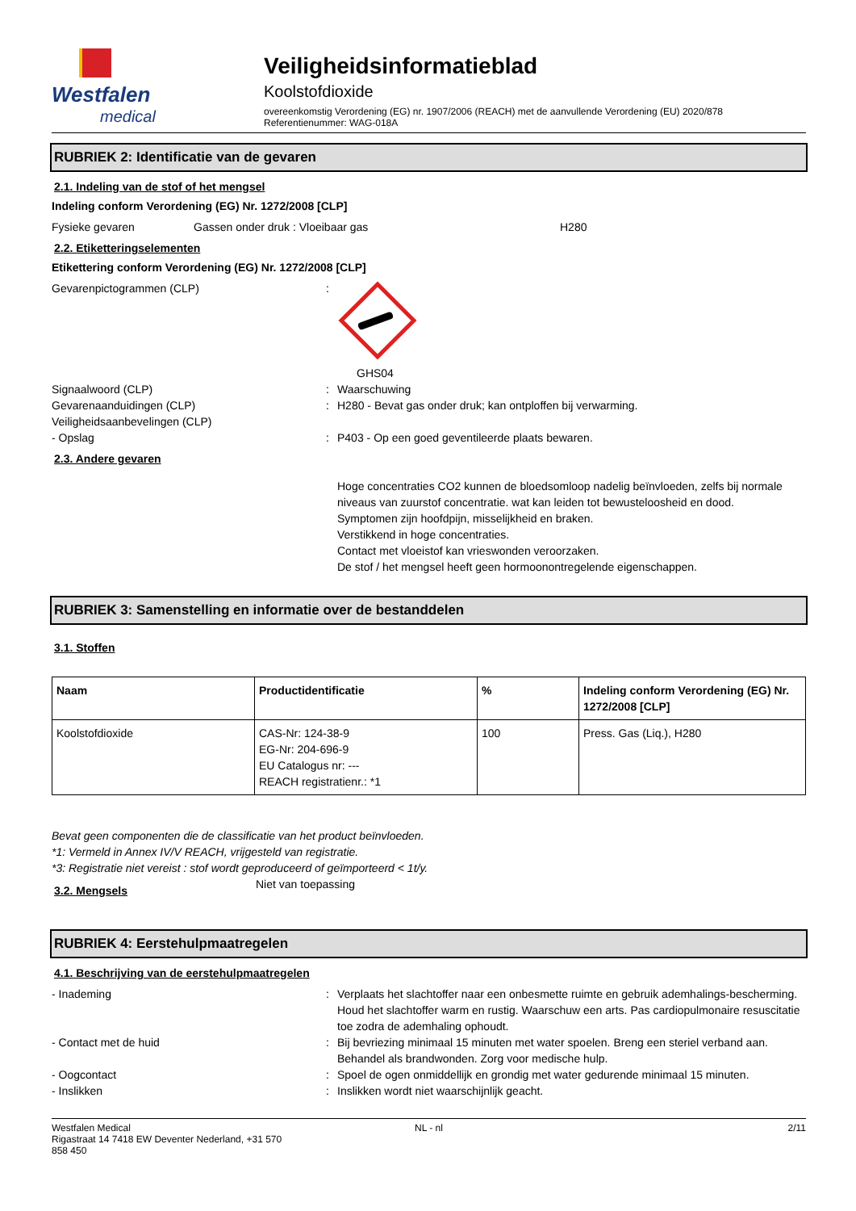Westfalen
medical
Veiligheidsinformatieblad
Koolstofdioxide
overeenkomstig Verordening (EG) nr. 1907/2006 (REACH) met de aanvullende Verordening (EU) 2020/878
Referentienummer: WAG-018A
RUBRIEK 2: Identificatie van de gevaren
2.1. Indeling van de stof of het mengsel
Indeling conform Verordening (EG) Nr. 1272/2008 [CLP]
Fysieke gevaren Gassen onder druk : Vloeibaar gas H280
2.2. Etiketteringselementen
Etikettering conform Verordening (EG) Nr. 1272/2008 [CLP]
Gevarenpictogrammen (CLP):
GHS04
Signaalwoord (CLP): Waarschuwing
Gevarenaanduidingen (CLP): H280 - Bevat gas onder druk; kan ontploffen bij verwarming.
Veiligheidsaanbevelingen (CLP)
- Opslag: P403 - Op een goed geventileerde plaats bewaren.
2.3. Andere gevaren
Hoge concentraties CO2 kunnen de bloedsomloop nadelig beïnvloeden, zelfs bij normale niveaus van zuurstof concentratie. wat kan leiden tot bewusteloosheid en dood.
Symptomen zijn hoofdpijn, misselijkheid en braken.
Verstikkend in hoge concentraties.
Contact met vloeistof kan vrieswonden veroorzaken.
De stof / het mengsel heeft geen hormoonontregelende eigenschappen.
RUBRIEK 3: Samenstelling en informatie over de bestanddelen
3.1. Stoffen
| Naam | Productidentificatie | % | Indeling conform Verordening (EG) Nr. 1272/2008 [CLP] |
| --- | --- | --- | --- |
| Koolstofdioxide | CAS-Nr: 124-38-9 EG-Nr: 204-696-9 EU Catalogus nr: --- REACH registratienr.: *1 | 100 | Press. Gas (Liq.), H280 |
Bevat geen componenten die de classificatie van het product beïnvloeden.
*1: Vermeld in Annex IV/V REACH, vrijgesteld van registratie.
*3: Registratie niet vereist : stof wordt geproduceerd of geïmporteerd < 1t/y.
3.2. Mengsels Niet van toepassing
RUBRIEK 4: Eerstehulpmaatregelen
4.1. Beschrijving van de eerstehulpmaatregelen
- Inademing: Verplaats het slachtoffer naar een onbesmette ruimte en gebruik ademhalings-bescherming. Houd het slachtoffer warm en rustig. Waarschuw een arts. Pas cardiopulmonaire resuscitatie toe zodra de ademhaling ophoudt.
- Contact met de huid: Bij bevriezing minimaal 15 minuten met water spoelen. Breng een steriel verband aan. Behandel als brandwonden. Zorg voor medische hulp.
- Oogcontact: Spoel de ogen onmiddellijk en grondig met water gedurende minimaal 15 minuten.
- Inslikken: Inslikken wordt niet waarschijnlijk geacht.
Westfalen Medical
Rigastraat 14 7418 EW Deventer Nederland, +31 570
858 450 NL - nl 2/11